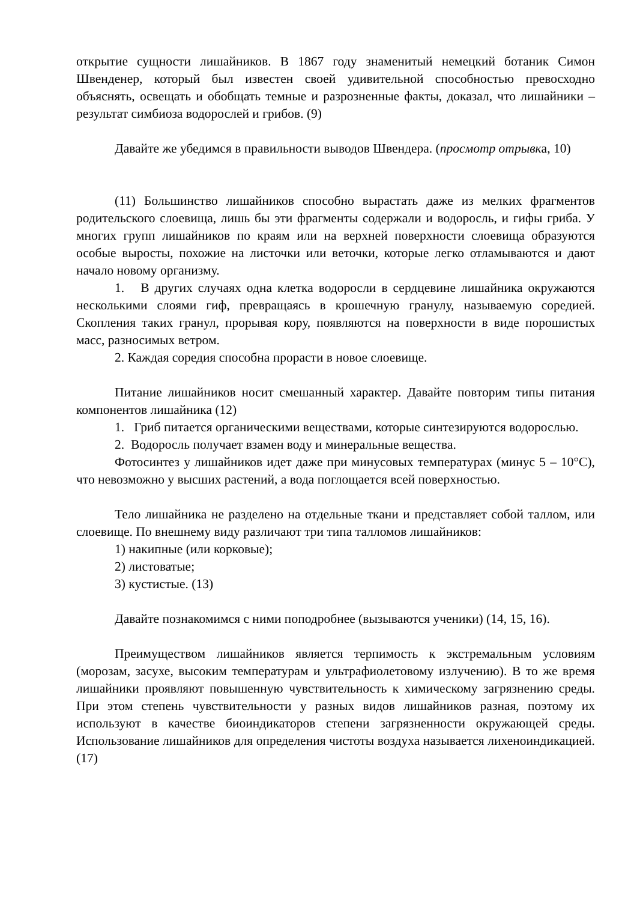открытие сущности лишайников. В 1867 году знаменитый немецкий ботаник Симон Швенденер, который был известен своей удивительной способностью превосходно объяснять, освещать и обобщать темные и разрозненные факты, доказал, что лишайники – результат симбиоза водорослей и грибов. (9)
Давайте же убедимся в правильности выводов Швендера. (просмотр отрывка, 10)
(11) Большинство лишайников способно вырастать даже из мелких фрагментов родительского слоевища, лишь бы эти фрагменты содержали и водоросль, и гифы гриба. У многих групп лишайников по краям или на верхней поверхности слоевища образуются особые выросты, похожие на листочки или веточки, которые легко отламываются и дают начало новому организму.
1. В других случаях одна клетка водоросли в сердцевине лишайника окружаются несколькими слоями гиф, превращаясь в крошечную гранулу, называемую соредией. Скопления таких гранул, прорывая кору, появляются на поверхности в виде порошистых масс, разносимых ветром.
2. Каждая соредия способна прорасти в новое слоевище.
Питание лишайников носит смешанный характер. Давайте повторим типы питания компонентов лишайника (12)
1. Гриб питается органическими веществами, которые синтезируются водорослью.
2. Водоросль получает взамен воду и минеральные вещества.
Фотосинтез у лишайников идет даже при минусовых температурах (минус 5 – 10°С), что невозможно у высших растений, а вода поглощается всей поверхностью.
Тело лишайника не разделено на отдельные ткани и представляет собой таллом, или слоевище. По внешнему виду различают три типа талломов лишайников:
1) накипные (или корковые);
2) листоватые;
3) кустистые. (13)
Давайте познакомимся с ними поподробнее (вызываются ученики) (14, 15, 16).
Преимуществом лишайников является терпимость к экстремальным условиям (морозам, засухе, высоким температурам и ультрафиолетовому излучению). В то же время лишайники проявляют повышенную чувствительность к химическому загрязнению среды. При этом степень чувствительности у разных видов лишайников разная, поэтому их используют в качестве биоиндикаторов степени загрязненности окружающей среды. Использование лишайников для определения чистоты воздуха называется лихеноиндикацией.(17)